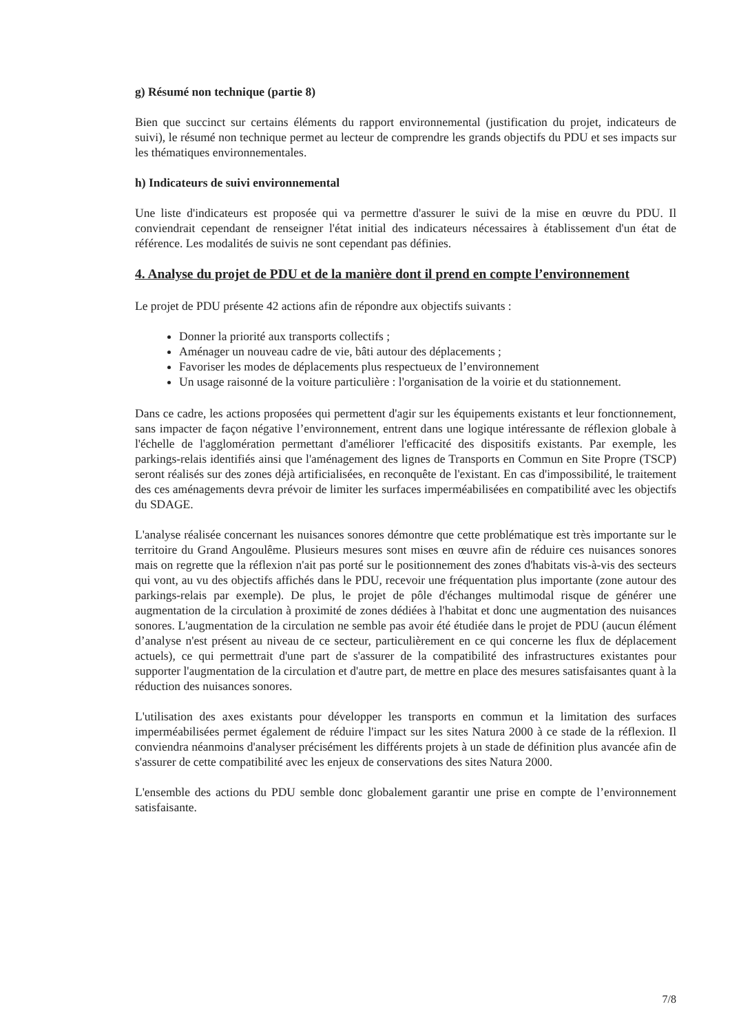g) Résumé non technique (partie 8)
Bien que succinct sur certains éléments du rapport environnemental (justification du projet, indicateurs de suivi), le résumé non technique permet au lecteur de comprendre les grands objectifs du PDU et ses impacts sur les thématiques environnementales.
h) Indicateurs de suivi environnemental
Une liste d'indicateurs est proposée qui va permettre d'assurer le suivi de la mise en œuvre du PDU. Il conviendrait cependant de renseigner l'état initial des indicateurs nécessaires à établissement d'un état de référence. Les modalités de suivis ne sont cependant pas définies.
4. Analyse du projet de PDU et de la manière dont il prend en compte l’environnement
Le projet de PDU présente 42 actions afin de répondre aux objectifs suivants :
Donner la priorité aux transports collectifs ;
Aménager un nouveau cadre de vie, bâti autour des déplacements ;
Favoriser les modes de déplacements plus respectueux de l’environnement
Un usage raisonné de la voiture particulière : l'organisation de la voirie et du stationnement.
Dans ce cadre, les actions proposées qui permettent d'agir sur les équipements existants et leur fonctionnement, sans impacter de façon négative l’environnement, entrent dans une logique intéressante de réflexion globale à l'échelle de l'agglomération permettant d'améliorer l'efficacité des dispositifs existants. Par exemple, les parkings-relais identifiés ainsi que l'aménagement des lignes de Transports en Commun en Site Propre (TSCP) seront réalisés sur des zones déjà artificialisées, en reconquête de l'existant. En cas d'impossibilité, le traitement des ces aménagements devra prévoir de limiter les surfaces imperméabilisées en compatibilité avec les objectifs du SDAGE.
L'analyse réalisée concernant les nuisances sonores démontre que cette problématique est très importante sur le territoire du Grand Angoulême. Plusieurs mesures sont mises en œuvre afin de réduire ces nuisances sonores mais on regrette que la réflexion n'ait pas porté sur le positionnement des zones d'habitats vis-à-vis des secteurs qui vont, au vu des objectifs affichés dans le PDU, recevoir une fréquentation plus importante (zone autour des parkings-relais par exemple). De plus, le projet de pôle d'échanges multimodal risque de générer une augmentation de la circulation à proximité de zones dédiées à l'habitat et donc une augmentation des nuisances sonores. L'augmentation de la circulation ne semble pas avoir été étudiée dans le projet de PDU (aucun élément d’analyse n'est présent au niveau de ce secteur, particulièrement en ce qui concerne les flux de déplacement actuels), ce qui permettrait d'une part de s'assurer de la compatibilité des infrastructures existantes pour supporter l'augmentation de la circulation et d'autre part, de mettre en place des mesures satisfaisantes quant à la réduction des nuisances sonores.
L'utilisation des axes existants pour développer les transports en commun et la limitation des surfaces imperméabilisées permet également de réduire l'impact sur les sites Natura 2000 à ce stade de la réflexion. Il conviendra néanmoins d'analyser précisément les différents projets à un stade de définition plus avancée afin de s'assurer de cette compatibilité avec les enjeux de conservations des sites Natura 2000.
L'ensemble des actions du PDU semble donc globalement garantir une prise en compte de l’environnement satisfaisante.
7/8